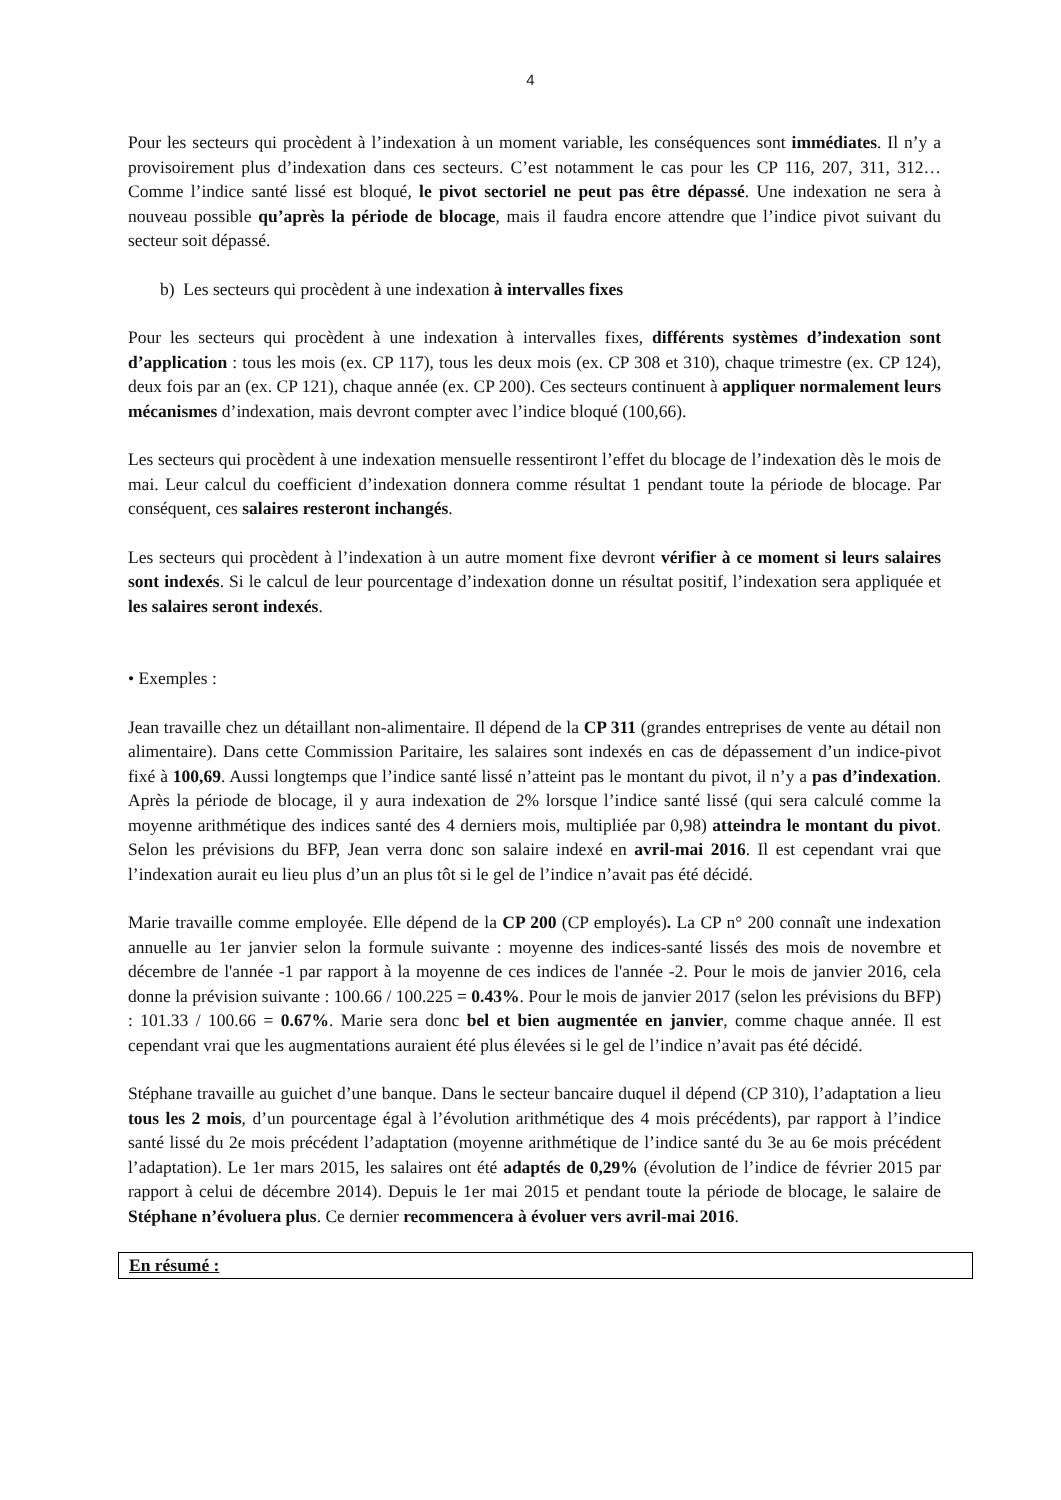4
Pour les secteurs qui procèdent à l’indexation à un moment variable, les conséquences sont immédiates. Il n’y a provisoirement plus d’indexation dans ces secteurs. C’est notamment le cas pour les CP 116, 207, 311, 312… Comme l’indice santé lissé est bloqué, le pivot sectoriel ne peut pas être dépassé. Une indexation ne sera à nouveau possible qu’après la période de blocage, mais il faudra encore attendre que l’indice pivot suivant du secteur soit dépassé.
b) Les secteurs qui procèdent à une indexation à intervalles fixes
Pour les secteurs qui procèdent à une indexation à intervalles fixes, différents systèmes d’indexation sont d’application : tous les mois (ex. CP 117), tous les deux mois (ex. CP 308 et 310), chaque trimestre (ex. CP 124), deux fois par an (ex. CP 121), chaque année (ex. CP 200). Ces secteurs continuent à appliquer normalement leurs mécanismes d’indexation, mais devront compter avec l’indice bloqué (100,66).
Les secteurs qui procèdent à une indexation mensuelle ressentiront l’effet du blocage de l’indexation dès le mois de mai. Leur calcul du coefficient d’indexation donnera comme résultat 1 pendant toute la période de blocage. Par conséquent, ces salaires resteront inchangés.
Les secteurs qui procèdent à l’indexation à un autre moment fixe devront vérifier à ce moment si leurs salaires sont indexés. Si le calcul de leur pourcentage d’indexation donne un résultat positif, l’indexation sera appliquée et les salaires seront indexés.
• Exemples :
Jean travaille chez un détaillant non-alimentaire. Il dépend de la CP 311 (grandes entreprises de vente au détail non alimentaire). Dans cette Commission Paritaire, les salaires sont indexés en cas de dépassement d’un indice-pivot fixé à 100,69. Aussi longtemps que l’indice santé lissé n’atteint pas le montant du pivot, il n’y a pas d’indexation. Après la période de blocage, il y aura indexation de 2% lorsque l’indice santé lissé (qui sera calculé comme la moyenne arithmétique des indices santé des 4 derniers mois, multipliée par 0,98) atteindra le montant du pivot. Selon les prévisions du BFP, Jean verra donc son salaire indexé en avril-mai 2016. Il est cependant vrai que l’indexation aurait eu lieu plus d’un an plus tôt si le gel de l’indice n’avait pas été décidé.
Marie travaille comme employée. Elle dépend de la CP 200 (CP employés). La CP n° 200 connaît une indexation annuelle au 1er janvier selon la formule suivante : moyenne des indices-santé lissés des mois de novembre et décembre de l'année -1 par rapport à la moyenne de ces indices de l'année -2. Pour le mois de janvier 2016, cela donne la prévision suivante : 100.66 / 100.225 = 0.43%. Pour le mois de janvier 2017 (selon les prévisions du BFP) : 101.33 / 100.66 = 0.67%. Marie sera donc bel et bien augmentée en janvier, comme chaque année. Il est cependant vrai que les augmentations auraient été plus élevées si le gel de l’indice n’avait pas été décidé.
Stéphane travaille au guichet d’une banque. Dans le secteur bancaire duquel il dépend (CP 310), l’adaptation a lieu tous les 2 mois, d’un pourcentage égal à l’évolution arithmétique des 4 mois précédents), par rapport à l’indice santé lissé du 2e mois précédent l’adaptation (moyenne arithmétique de l’indice santé du 3e au 6e mois précédent l’adaptation). Le 1er mars 2015, les salaires ont été adaptés de 0,29% (évolution de l’indice de février 2015 par rapport à celui de décembre 2014). Depuis le 1er mai 2015 et pendant toute la période de blocage, le salaire de Stéphane n’évoluera plus. Ce dernier recommencera à évoluer vers avril-mai 2016.
En résumé :